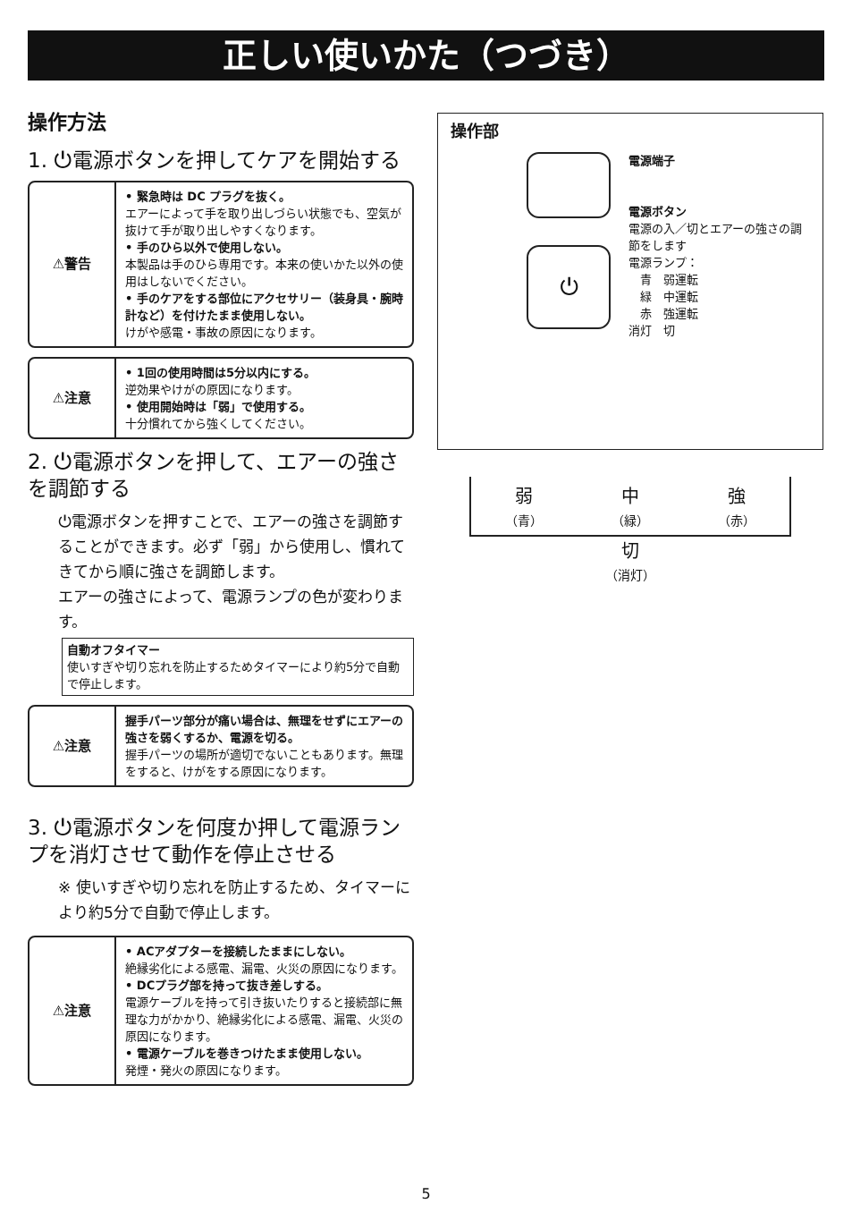正しい使いかた（つづき）
操作方法
1. ⏻電源ボタンを押してケアを開始する
⚠警告
• 緊急時は DC プラグを抜く。
エアーによって手を取り出しづらい状態でも、空気が抜けて手が取り出しやすくなります。
• 手のひら以外で使用しない。
本製品は手のひら専用です。本来の使いかた以外の使用はしないでください。
• 手のケアをする部位にアクセサリー（装身具・腕時計など）を付けたまま使用しない。
けがや感電・事故の原因になります。
⚠注意
• 1回の使用時間は5分以内にする。
逆効果やけがの原因になります。
• 使用開始時は「弱」で使用する。
十分慣れてから強くしてください。
2. ⏻電源ボタンを押して、エアーの強さを調節する
⏻電源ボタンを押すことで、エアーの強さを調節することができます。必ず「弱」から使用し、慣れてきてから順に強さを調節します。
エアーの強さによって、電源ランプの色が変わります。
自動オフタイマー
使いすぎや切り忘れを防止するためタイマーにより約5分で自動で停止します。
⚠注意
握手パーツ部分が痛い場合は、無理をせずにエアーの強さを弱くするか、電源を切る。
握手パーツの場所が適切でないこともあります。無理をすると、けがをする原因になります。
3. ⏻電源ボタンを何度か押して電源ランプを消灯させて動作を停止させる
※ 使いすぎや切り忘れを防止するため、タイマーにより約5分で自動で停止します。
⚠注意
• ACアダプターを接続したままにしない。
絶縁劣化による感電、漏電、火災の原因になります。
• DCプラグ部を持って抜き差しする。
電源ケーブルを持って引き抜いたりすると接続部に無理な力がかかり、絶縁劣化による感電、漏電、火災の原因になります。
• 電源ケーブルを巻きつけたまま使用しない。
発煙・発火の原因になります。
操作部
⏻
電源端子
電源ボタン
電源の入／切とエアーの強さの調節をします
電源ランプ：
　青　弱運転
　緑　中運転
　赤　強運転
消灯　切
弱
（青） 中
（緑） 強
（赤）
切
（消灯）
5